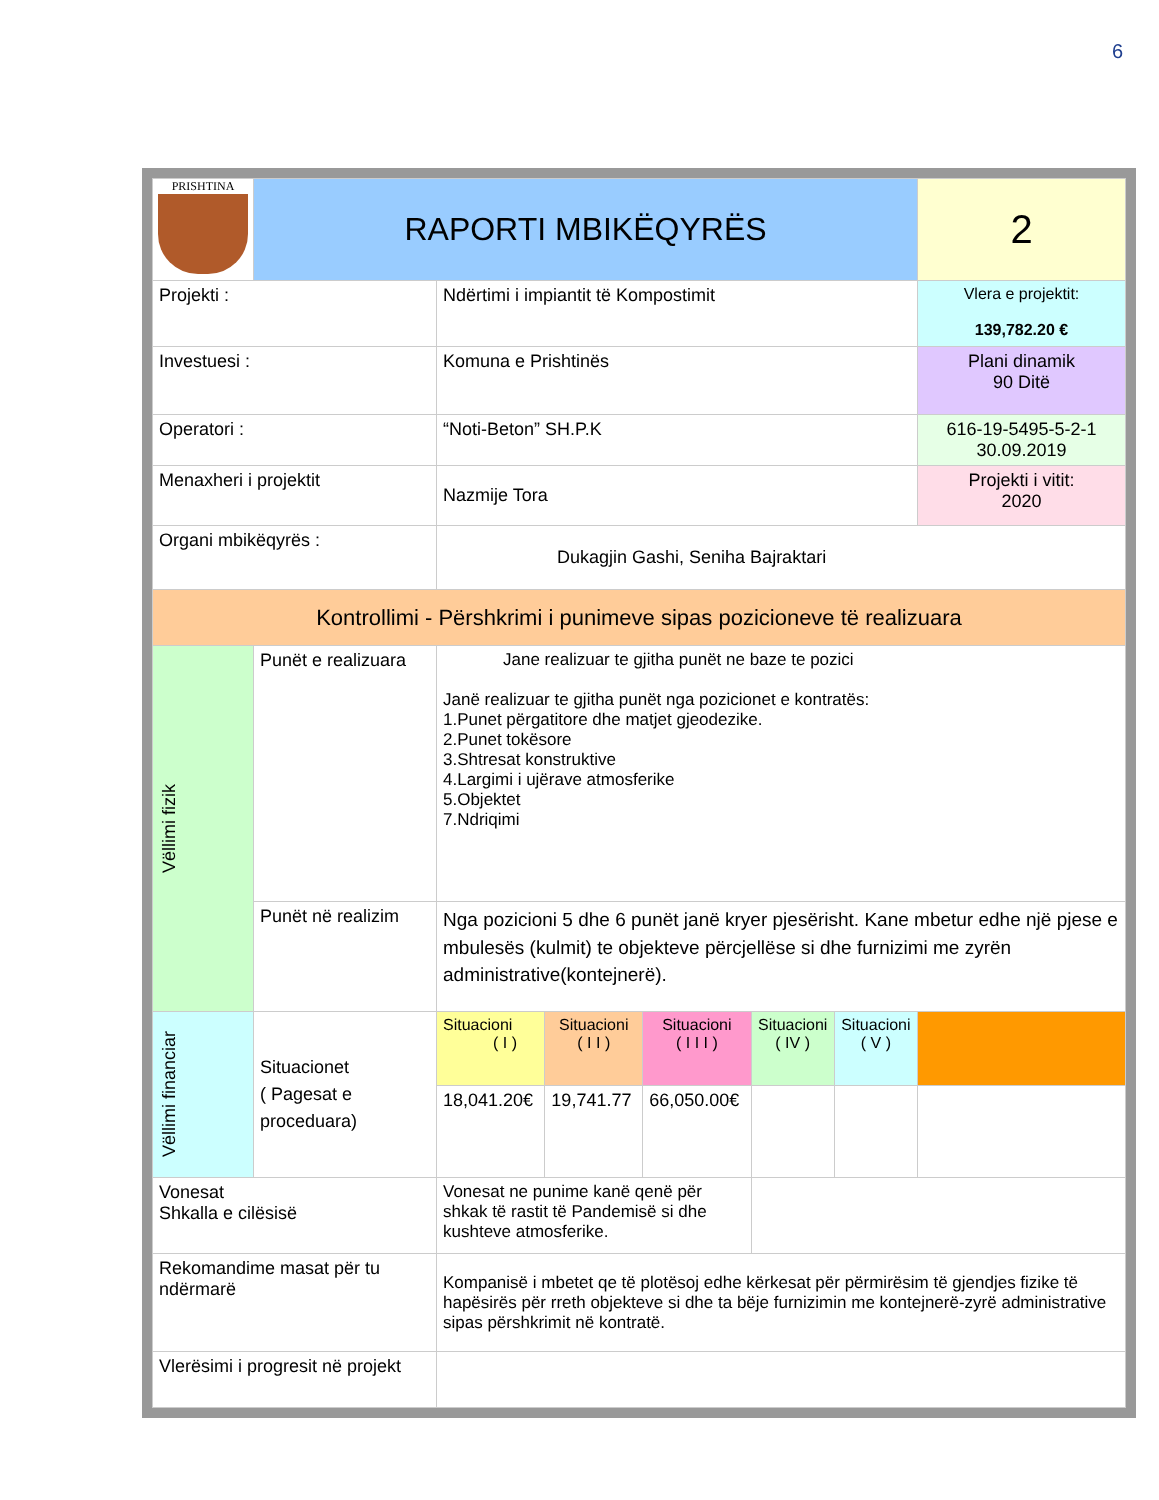6
| PRISHTINA | RAPORTI MBIKËQYRËS | | | | | | 2 |
| Projekti : | | Ndërtimi i impiantit të Kompostimit | | | | | Vlera e projektit: 139,782.20 € |
| Investuesi : | | Komuna e Prishtinës | | | | | Plani dinamik 90 Ditë |
| Operatori : | | “Noti-Beton” SH.P.K | | | | | 616-19-5495-5-2-1 30.09.2019 |
| Menaxheri i projektit | | Nazmije Tora | | | | | Projekti i vitit: 2020 |
| Organi mbikëqyrës : | | Dukagjin Gashi, Seniha Bajraktari | | | | | |
| Kontrollimi - Përshkrimi i punimeve sipas pozicioneve të realizuara | | | | | | | |
| Vëllimi fizik | Punët e realizuara | Jane realizuar te gjitha punët ne baze te pozici Janë realizuar te gjitha punët nga pozicionet e kontratës: 1.Punet përgatitore dhe matjet gjeodezike. 2.Punet tokësore 3.Shtresat konstruktive 4.Largimi i ujërave atmosferike 5.Objektet 7.Ndriqimi | | | | | |
| | Punët në realizim | Nga pozicioni 5 dhe 6 punët janë kryer pjesërisht. Kane mbetur edhe një pjese e mbulesës (kulmit) te objekteve përcjellëse si dhe furnizimi me zyrën administrative(kontejnerë). | | | | | |
| Vëllimi financiar | Situacionet ( Pagesat e proceduara) | Situacioni ( I ) | Situacioni ( I I ) | Situacioni ( I I I ) | Situacioni ( IV ) | Situacioni ( V ) | |
| | | 18,041.20€ | 19,741.77 | 66,050.00€ | | | |
| Vonesat Shkalla e cilësisë | | Vonesat ne punime kanë qenë për shkak të rastit të Pandemisë si dhe kushteve atmosferike. | | | | | |
| Rekomandime masat për tu ndërmarë | | Kompanisë i mbetet qe të plotësoj edhe kërkesat për përmirësim të gjendjes fizike të hapësirës për rreth objekteve si dhe ta bëje furnizimin me kontejnerë-zyrë administrative sipas përshkrimit në kontratë. | | | | | |
| Vlerësimi i progresit në projekt | | | | | | | |